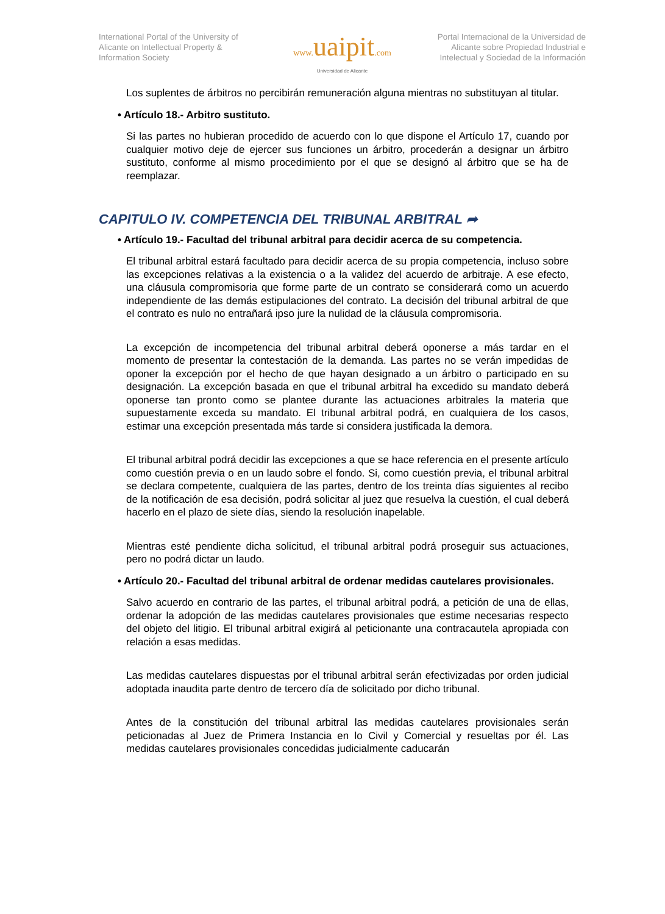International Portal of the University of Alicante on Intellectual Property & Information Society
www. uaipit.com
Universidad de Alicante
Portal Internacional de la Universidad de Alicante sobre Propiedad Industrial e Intelectual y Sociedad de la Información
Los suplentes de árbitros no percibirán remuneración alguna mientras no substituyan al titular.
• Artículo 18.- Arbitro sustituto.
Si las partes no hubieran procedido de acuerdo con lo que dispone el Artículo 17, cuando por cualquier motivo deje de ejercer sus funciones un árbitro, procederán a designar un árbitro sustituto, conforme al mismo procedimiento por el que se designó al árbitro que se ha de reemplazar.
CAPITULO IV. COMPETENCIA DEL TRIBUNAL ARBITRAL ➦
• Artículo 19.- Facultad del tribunal arbitral para decidir acerca de su competencia.
El tribunal arbitral estará facultado para decidir acerca de su propia competencia, incluso sobre las excepciones relativas a la existencia o a la validez del acuerdo de arbitraje. A ese efecto, una cláusula compromisoria que forme parte de un contrato se considerará como un acuerdo independiente de las demás estipulaciones del contrato. La decisión del tribunal arbitral de que el contrato es nulo no entrañará ipso jure la nulidad de la cláusula compromisoria.
La excepción de incompetencia del tribunal arbitral deberá oponerse a más tardar en el momento de presentar la contestación de la demanda. Las partes no se verán impedidas de oponer la excepción por el hecho de que hayan designado a un árbitro o participado en su designación. La excepción basada en que el tribunal arbitral ha excedido su mandato deberá oponerse tan pronto como se plantee durante las actuaciones arbitrales la materia que supuestamente exceda su mandato. El tribunal arbitral podrá, en cualquiera de los casos, estimar una excepción presentada más tarde si considera justificada la demora.
El tribunal arbitral podrá decidir las excepciones a que se hace referencia en el presente artículo como cuestión previa o en un laudo sobre el fondo. Si, como cuestión previa, el tribunal arbitral se declara competente, cualquiera de las partes, dentro de los treinta días siguientes al recibo de la notificación de esa decisión, podrá solicitar al juez que resuelva la cuestión, el cual deberá hacerlo en el plazo de siete días, siendo la resolución inapelable.
Mientras esté pendiente dicha solicitud, el tribunal arbitral podrá proseguir sus actuaciones, pero no podrá dictar un laudo.
• Artículo 20.- Facultad del tribunal arbitral de ordenar medidas cautelares provisionales.
Salvo acuerdo en contrario de las partes, el tribunal arbitral podrá, a petición de una de ellas, ordenar la adopción de las medidas cautelares provisionales que estime necesarias respecto del objeto del litigio. El tribunal arbitral exigirá al peticionante una contracautela apropiada con relación a esas medidas.
Las medidas cautelares dispuestas por el tribunal arbitral serán efectivizadas por orden judicial adoptada inaudita parte dentro de tercero día de solicitado por dicho tribunal.
Antes de la constitución del tribunal arbitral las medidas cautelares provisionales serán peticionadas al Juez de Primera Instancia en lo Civil y Comercial y resueltas por él. Las medidas cautelares provisionales concedidas judicialmente caducarán